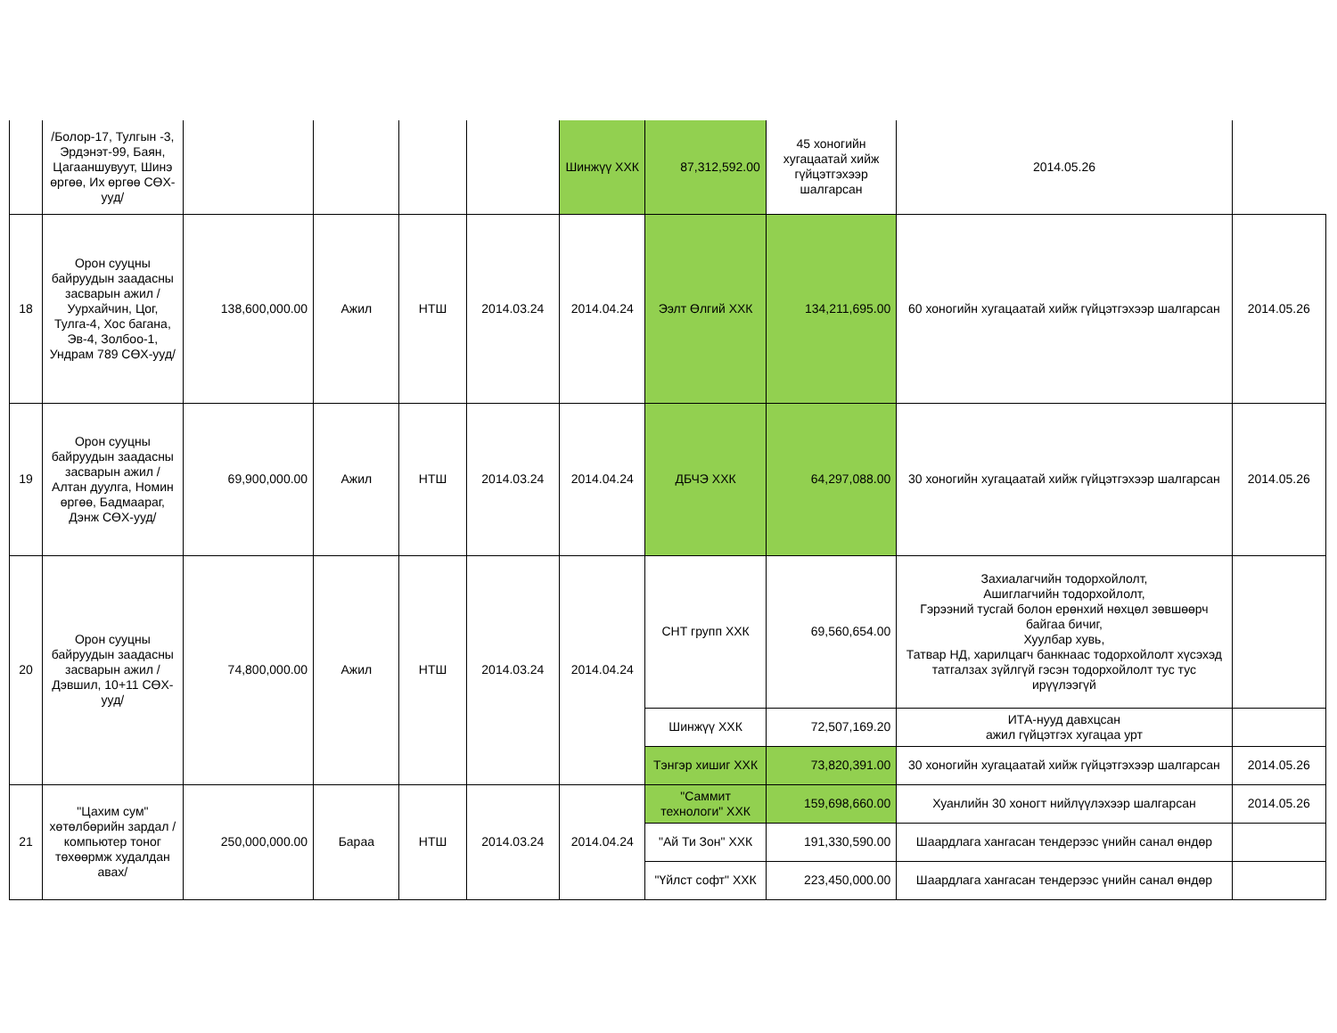| | /Болор-17, Тулгын -3, Эрдэнэт-99, Баян, Цагааншувуут, Шинэ өргөө, Их өргөө СӨХ-ууд/ | | | | | Шинжүү ХХК | 87,312,592.00 | 45 хоногийн хугацаатай хийж гүйцэтгэхээр шалгарсан | 2014.05.26 | |
| 18 | Орон сууцны байруудын заадасны засварын ажил /Уурхайчин, Цог, Тулга-4, Хос багана, Эв-4, Золбоо-1, Ундрам 789 СӨХ-ууд/ | 138,600,000.00 | Ажил | НТШ | 2014.03.24 | 2014.04.24 | Ээлт Өлгий ХХК | 134,211,695.00 | 60 хоногийн хугацаатай хийж гүйцэтгэхээр шалгарсан | 2014.05.26 |
| 19 | Орон сууцны байруудын заадасны засварын ажил /Алтан дуулга, Номин өргөө, Бадмаараг, Дэнж СӨХ-ууд/ | 69,900,000.00 | Ажил | НТШ | 2014.03.24 | 2014.04.24 | ДБЧЭ ХХК | 64,297,088.00 | 30 хоногийн хугацаатай хийж гүйцэтгэхээр шалгарсан | 2014.05.26 |
| 20 | Орон сууцны байруудын заадасны засварын ажил /Дэвшил, 10+11 СӨХ-ууд/ | 74,800,000.00 | Ажил | НТШ | 2014.03.24 | 2014.04.24 | СНТ групп ХХК | 69,560,654.00 | Захиалагчийн тодорхойлолт, Ашиглагчийн тодорхойлолт, Гэрээний тусгай болон ерөнхий нөхцөл зөвшөөрч байгаа бичиг, Хуулбар хувь, Татвар НД, харилцагч банкнаас тодорхойлолт хүсэхэд татгалзах зүйлгүй гэсэн тодорхойлолт тус тус ирүүлээгүй | |
| | | | | | | | Шинжүү ХХК | 72,507,169.20 | ИТА-нууд давхцсан ажил гүйцэтгэх хугацаа урт | |
| | | | | | | | Тэнгэр хишиг ХХК | 73,820,391.00 | 30 хоногийн хугацаатай хийж гүйцэтгэхээр шалгарсан | 2014.05.26 |
| 21 | "Цахим сум" хөтөлбөрийн зардал /компьютер тоног төхөөрмж худалдан авах/ | 250,000,000.00 | Бараа | НТШ | 2014.03.24 | 2014.04.24 | "Саммит технологи" ХХК | 159,698,660.00 | Хуанлийн 30 хоногт нийлүүлэхээр шалгарсан | 2014.05.26 |
| | | | | | | | "Ай Ти Зон" ХХК | 191,330,590.00 | Шаардлага хангасан тендерээс үнийн санал өндөр | |
| | | | | | | | "Үйлст софт" ХХК | 223,450,000.00 | Шаардлага хангасан тендерээс үнийн санал өндөр | |